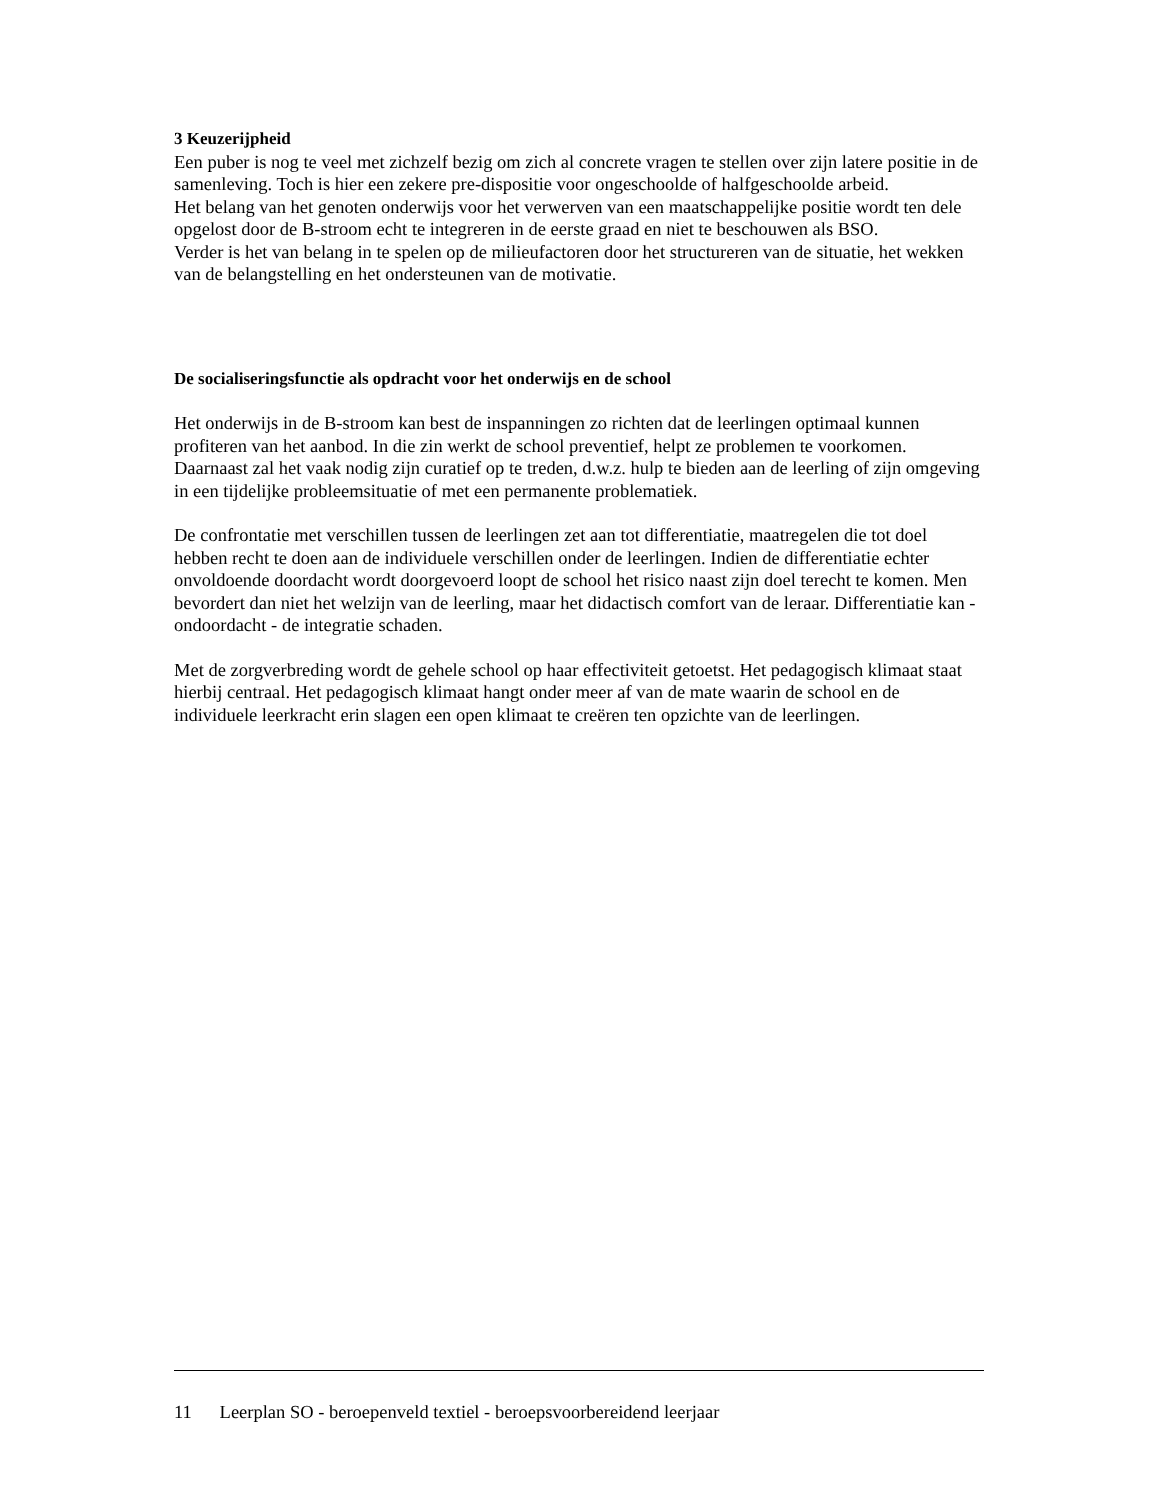3 Keuzerijpheid
Een puber is nog te veel met zichzelf bezig om zich al concrete vragen te stellen over zijn latere positie in de samenleving. Toch is hier een zekere pre-dispositie voor ongeschoolde of halfgeschoolde arbeid.
Het belang van het genoten onderwijs voor het verwerven van een maatschappelijke positie wordt ten dele opgelost door de B-stroom echt te integreren in de eerste graad en niet te beschouwen als BSO.
Verder is het van belang in te spelen op de milieufactoren door het structureren van de situatie, het wekken van de belangstelling en het ondersteunen van de motivatie.
De socialiseringsfunctie als opdracht voor het onderwijs en de school
Het onderwijs in de B-stroom kan best de inspanningen zo richten dat de leerlingen optimaal kunnen profiteren van het aanbod. In die zin werkt de school preventief, helpt ze problemen te voorkomen. Daarnaast zal het vaak nodig zijn curatief op te treden, d.w.z. hulp te bieden aan de leerling of zijn omgeving in een tijdelijke probleemsituatie of met een permanente problematiek.
De confrontatie met verschillen tussen de leerlingen zet aan tot differentiatie, maatregelen die tot doel hebben recht te doen aan de individuele verschillen onder de leerlingen. Indien de differentiatie echter onvoldoende doordacht wordt doorgevoerd loopt de school het risico naast zijn doel terecht te komen. Men bevordert dan niet het welzijn van de leerling, maar het didactisch comfort van de leraar. Differentiatie kan - ondoordacht - de integratie schaden.
Met de zorgverbreding wordt de gehele school op haar effectiviteit getoetst. Het pedagogisch klimaat staat hierbij centraal. Het pedagogisch klimaat hangt onder meer af van de mate waarin de school en de individuele leerkracht erin slagen een open klimaat te creëren ten opzichte van de leerlingen.
11 Leerplan SO - beroepenveld textiel - beroepsvoorbereidend leerjaar